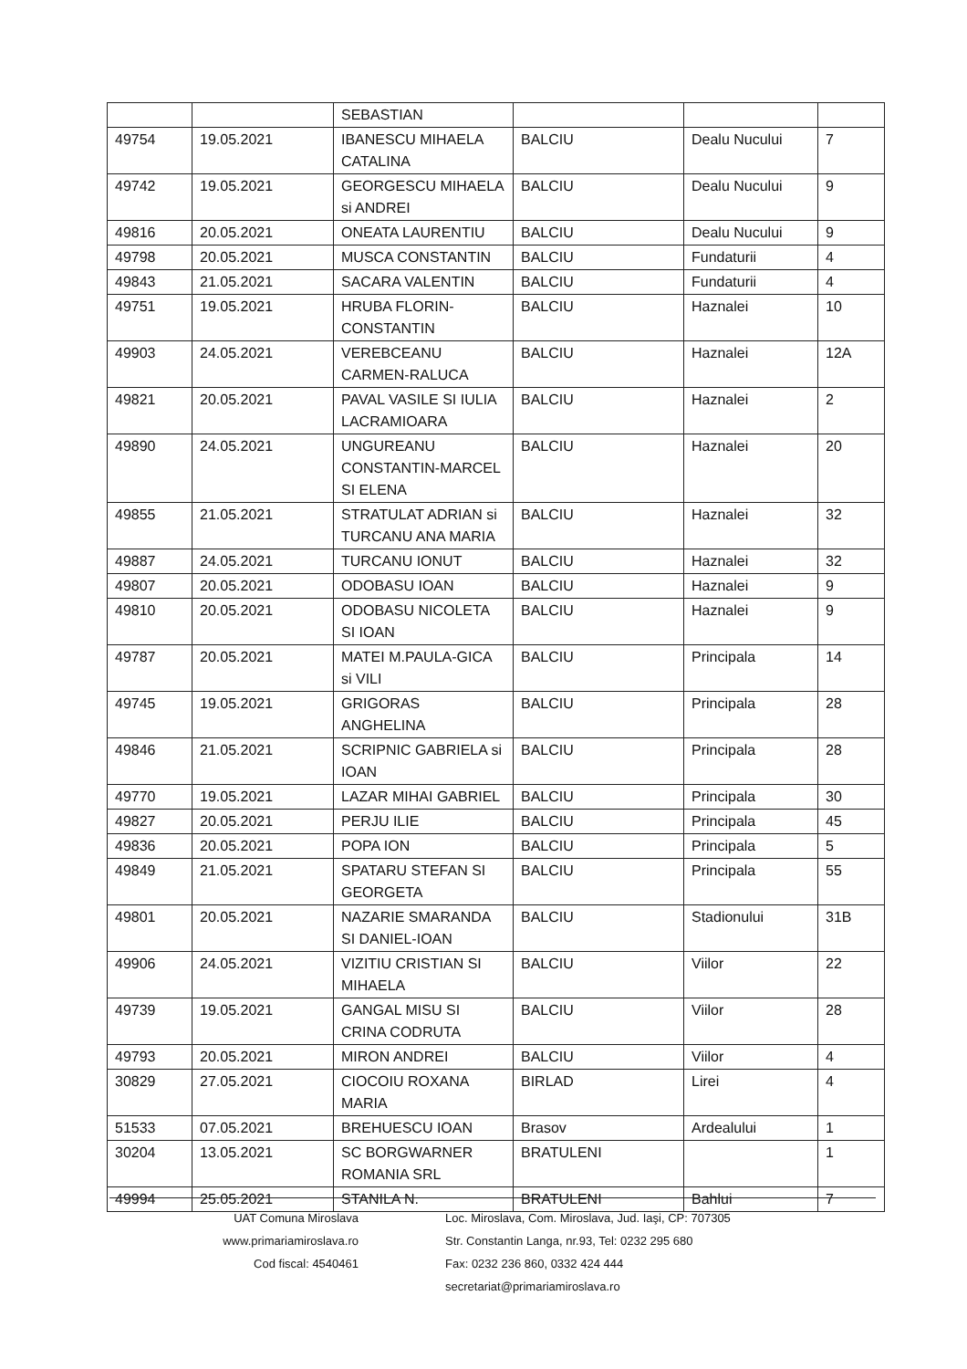| | | SEBASTIAN | | | |
| 49754 | 19.05.2021 | IBANESCU MIHAELA CATALINA | BALCIU | Dealu Nucului | 7 |
| 49742 | 19.05.2021 | GEORGESCU MIHAELA si ANDREI | BALCIU | Dealu Nucului | 9 |
| 49816 | 20.05.2021 | ONEATA LAURENTIU | BALCIU | Dealu Nucului | 9 |
| 49798 | 20.05.2021 | MUSCA CONSTANTIN | BALCIU | Fundaturii | 4 |
| 49843 | 21.05.2021 | SACARA VALENTIN | BALCIU | Fundaturii | 4 |
| 49751 | 19.05.2021 | HRUBA FLORIN-CONSTANTIN | BALCIU | Haznalei | 10 |
| 49903 | 24.05.2021 | VEREBCEANU CARMEN-RALUCA | BALCIU | Haznalei | 12A |
| 49821 | 20.05.2021 | PAVAL VASILE SI IULIA LACRAMIOARA | BALCIU | Haznalei | 2 |
| 49890 | 24.05.2021 | UNGUREANU CONSTANTIN-MARCEL SI ELENA | BALCIU | Haznalei | 20 |
| 49855 | 21.05.2021 | STRATULAT ADRIAN si TURCANU ANA MARIA | BALCIU | Haznalei | 32 |
| 49887 | 24.05.2021 | TURCANU IONUT | BALCIU | Haznalei | 32 |
| 49807 | 20.05.2021 | ODOBASU IOAN | BALCIU | Haznalei | 9 |
| 49810 | 20.05.2021 | ODOBASU NICOLETA SI IOAN | BALCIU | Haznalei | 9 |
| 49787 | 20.05.2021 | MATEI M.PAULA-GICA si VILI | BALCIU | Principala | 14 |
| 49745 | 19.05.2021 | GRIGORAS ANGHELINA | BALCIU | Principala | 28 |
| 49846 | 21.05.2021 | SCRIPNIC GABRIELA si IOAN | BALCIU | Principala | 28 |
| 49770 | 19.05.2021 | LAZAR MIHAI GABRIEL | BALCIU | Principala | 30 |
| 49827 | 20.05.2021 | PERJU ILIE | BALCIU | Principala | 45 |
| 49836 | 20.05.2021 | POPA ION | BALCIU | Principala | 5 |
| 49849 | 21.05.2021 | SPATARU STEFAN SI GEORGETA | BALCIU | Principala | 55 |
| 49801 | 20.05.2021 | NAZARIE SMARANDA SI DANIEL-IOAN | BALCIU | Stadionului | 31B |
| 49906 | 24.05.2021 | VIZITIU CRISTIAN SI MIHAELA | BALCIU | Viilor | 22 |
| 49739 | 19.05.2021 | GANGAL MISU SI CRINA CODRUTA | BALCIU | Viilor | 28 |
| 49793 | 20.05.2021 | MIRON ANDREI | BALCIU | Viilor | 4 |
| 30829 | 27.05.2021 | CIOCOIU ROXANA MARIA | BIRLAD | Lirei | 4 |
| 51533 | 07.05.2021 | BREHUESCU IOAN | Brasov | Ardealului | 1 |
| 30204 | 13.05.2021 | SC BORGWARNER ROMANIA SRL | BRATULENI | | 1 |
| 49994 | 25.05.2021 | STANILA N. | BRATULENI | Bahlui | 7 |
UAT Comuna Miroslava
www.primariamiroslava.ro
Cod fiscal: 4540461
Loc. Miroslava, Com. Miroslava, Jud. Iaşi, CP: 707305
Str. Constantin Langa, nr.93, Tel: 0232 295 680
Fax: 0232 236 860, 0332 424 444
secretariat@primariamiroslava.ro